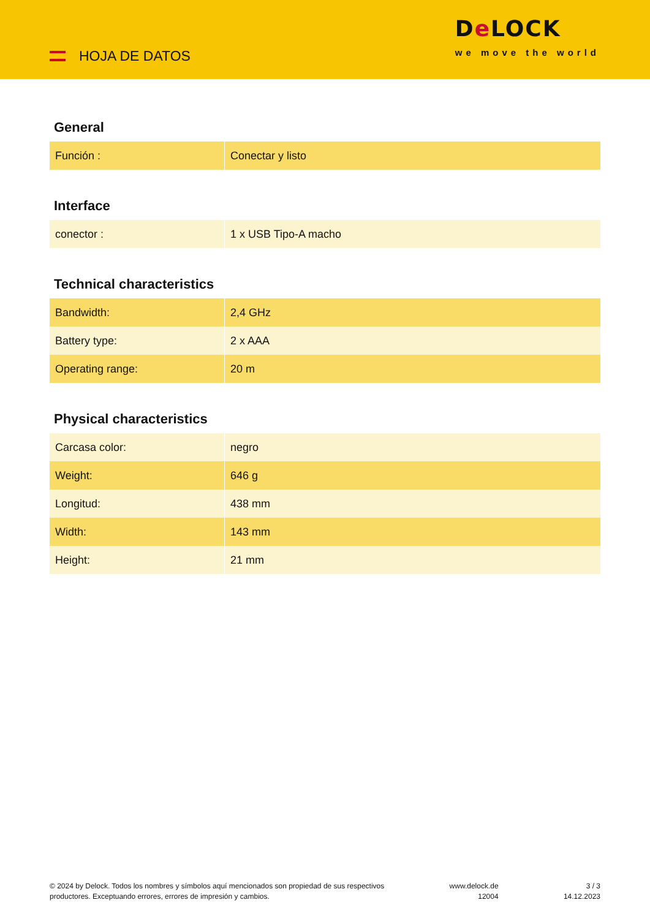HOJA DE DATOS
De LOCK
we move the world
General
| Función : | Conectar y listo |
Interface
| conector : | 1 x USB Tipo-A macho |
Technical characteristics
| Bandwidth: | 2,4 GHz |
| Battery type: | 2 x AAA |
| Operating range: | 20 m |
Physical characteristics
| Carcasa color: | negro |
| Weight: | 646 g |
| Longitud: | 438 mm |
| Width: | 143 mm |
| Height: | 21 mm |
© 2024 by Delock. Todos los nombres y símbolos aquí mencionados son propiedad de sus respectivos
productores. Exceptuando errores, errores de impresión y cambios.
www.delock.de
12004
3 / 3
14.12.2023